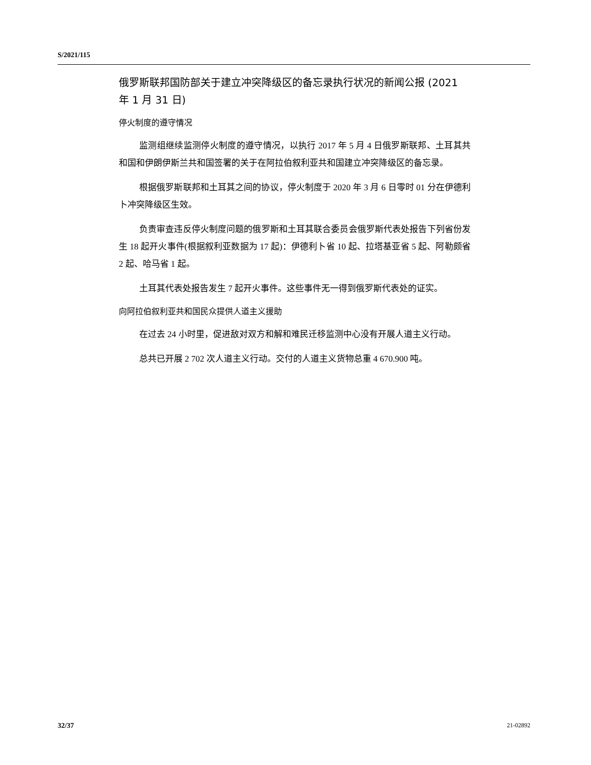S/2021/115
俄罗斯联邦国防部关于建立冲突降级区的备忘录执行状况的新闻公报 (2021 年 1 月 31 日)
停火制度的遵守情况
监测组继续监测停火制度的遵守情况，以执行 2017 年 5 月 4 日俄罗斯联邦、土耳其共和国和伊朗伊斯兰共和国签署的关于在阿拉伯叙利亚共和国建立冲突降级区的备忘录。
根据俄罗斯联邦和土耳其之间的协议，停火制度于 2020 年 3 月 6 日零时 01 分在伊德利卜冲突降级区生效。
负责审查违反停火制度问题的俄罗斯和土耳其联合委员会俄罗斯代表处报告下列省份发生 18 起开火事件(根据叙利亚数据为 17 起)：伊德利卜省 10 起、拉塔基亚省 5 起、阿勒颇省 2 起、哈马省 1 起。
土耳其代表处报告发生 7 起开火事件。这些事件无一得到俄罗斯代表处的证实。
向阿拉伯叙利亚共和国民众提供人道主义援助
在过去 24 小时里，促进敌对双方和解和难民迁移监测中心没有开展人道主义行动。
总共已开展 2 702 次人道主义行动。交付的人道主义货物总重 4 670.900 吨。
32/37 21-02892